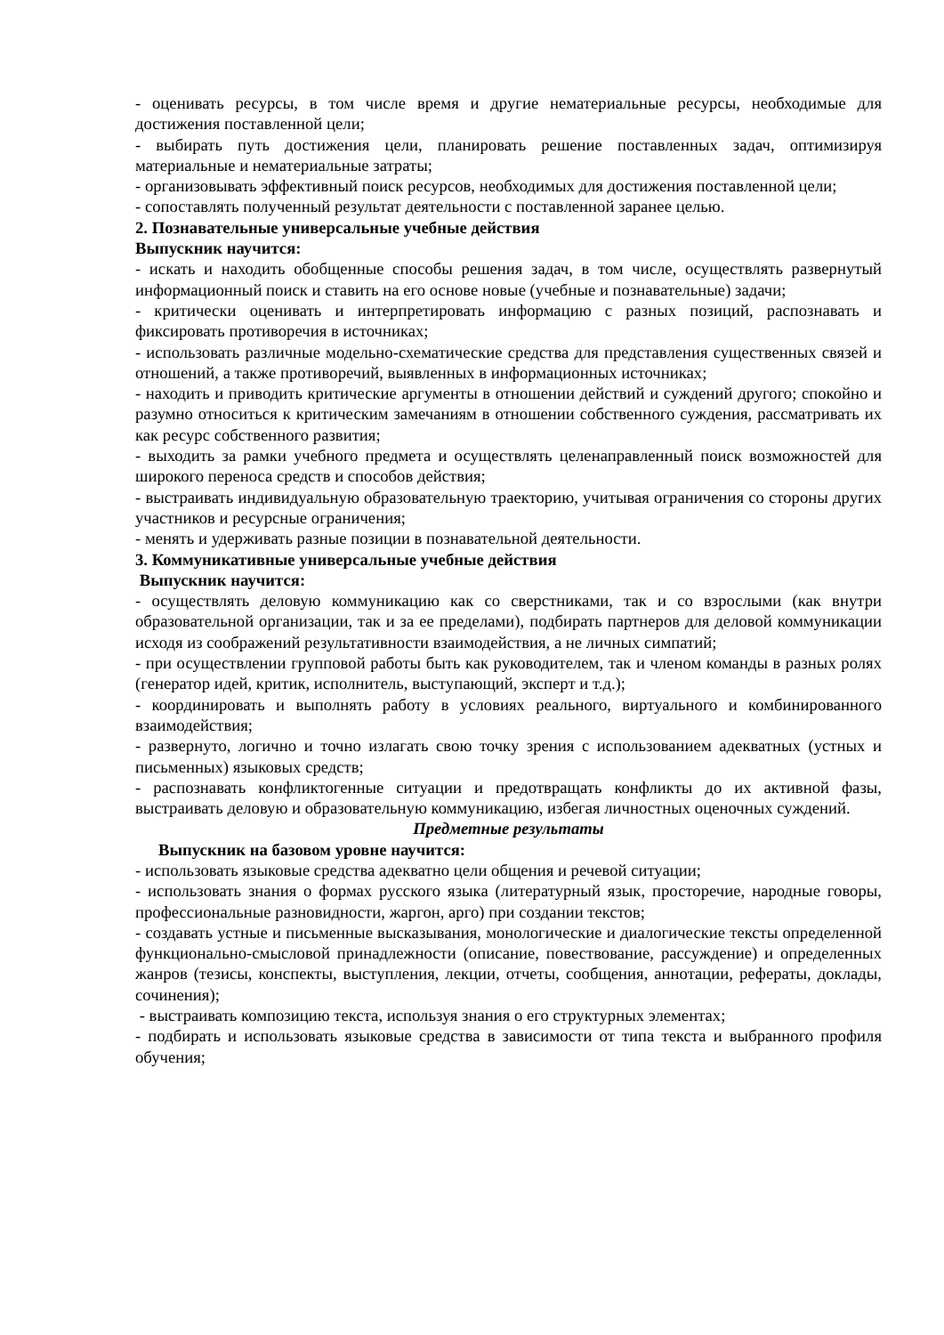- оценивать ресурсы, в том числе время и другие нематериальные ресурсы, необходимые для достижения поставленной цели;
- выбирать путь достижения цели, планировать решение поставленных задач, оптимизируя материальные и нематериальные затраты;
- организовывать эффективный поиск ресурсов, необходимых для достижения поставленной цели;
- сопоставлять полученный результат деятельности с поставленной заранее целью.
2. Познавательные универсальные учебные действия
Выпускник научится:
- искать и находить обобщенные способы решения задач, в том числе, осуществлять развернутый информационный поиск и ставить на его основе новые (учебные и познавательные) задачи;
- критически оценивать и интерпретировать информацию с разных позиций, распознавать и фиксировать противоречия в источниках;
- использовать различные модельно-схематические средства для представления существенных связей и отношений, а также противоречий, выявленных в информационных источниках;
- находить и приводить критические аргументы в отношении действий и суждений другого; спокойно и разумно относиться к критическим замечаниям в отношении собственного суждения, рассматривать их как ресурс собственного развития;
- выходить за рамки учебного предмета и осуществлять целенаправленный поиск возможностей для широкого переноса средств и способов действия;
- выстраивать индивидуальную образовательную траекторию, учитывая ограничения со стороны других участников и ресурсные ограничения;
- менять и удерживать разные позиции в познавательной деятельности.
3. Коммуникативные универсальные учебные действия
Выпускник научится:
- осуществлять деловую коммуникацию как со сверстниками, так и со взрослыми (как внутри образовательной организации, так и за ее пределами), подбирать партнеров для деловой коммуникации исходя из соображений результативности взаимодействия, а не личных симпатий;
- при осуществлении групповой работы быть как руководителем, так и членом команды в разных ролях (генератор идей, критик, исполнитель, выступающий, эксперт и т.д.);
- координировать и выполнять работу в условиях реального, виртуального и комбинированного взаимодействия;
- развернуто, логично и точно излагать свою точку зрения с использованием адекватных (устных и письменных) языковых средств;
- распознавать конфликтогенные ситуации и предотвращать конфликты до их активной фазы, выстраивать деловую и образовательную коммуникацию, избегая личностных оценочных суждений.
Предметные результаты
Выпускник на базовом уровне научится:
- использовать языковые средства адекватно цели общения и речевой ситуации;
- использовать знания о формах русского языка (литературный язык, просторечие, народные говоры, профессиональные разновидности, жаргон, арго) при создании текстов;
- создавать устные и письменные высказывания, монологические и диалогические тексты определенной функционально-смысловой принадлежности (описание, повествование, рассуждение) и определенных жанров (тезисы, конспекты, выступления, лекции, отчеты, сообщения, аннотации, рефераты, доклады, сочинения);
- выстраивать композицию текста, используя знания о его структурных элементах;
- подбирать и использовать языковые средства в зависимости от типа текста и выбранного профиля обучения;